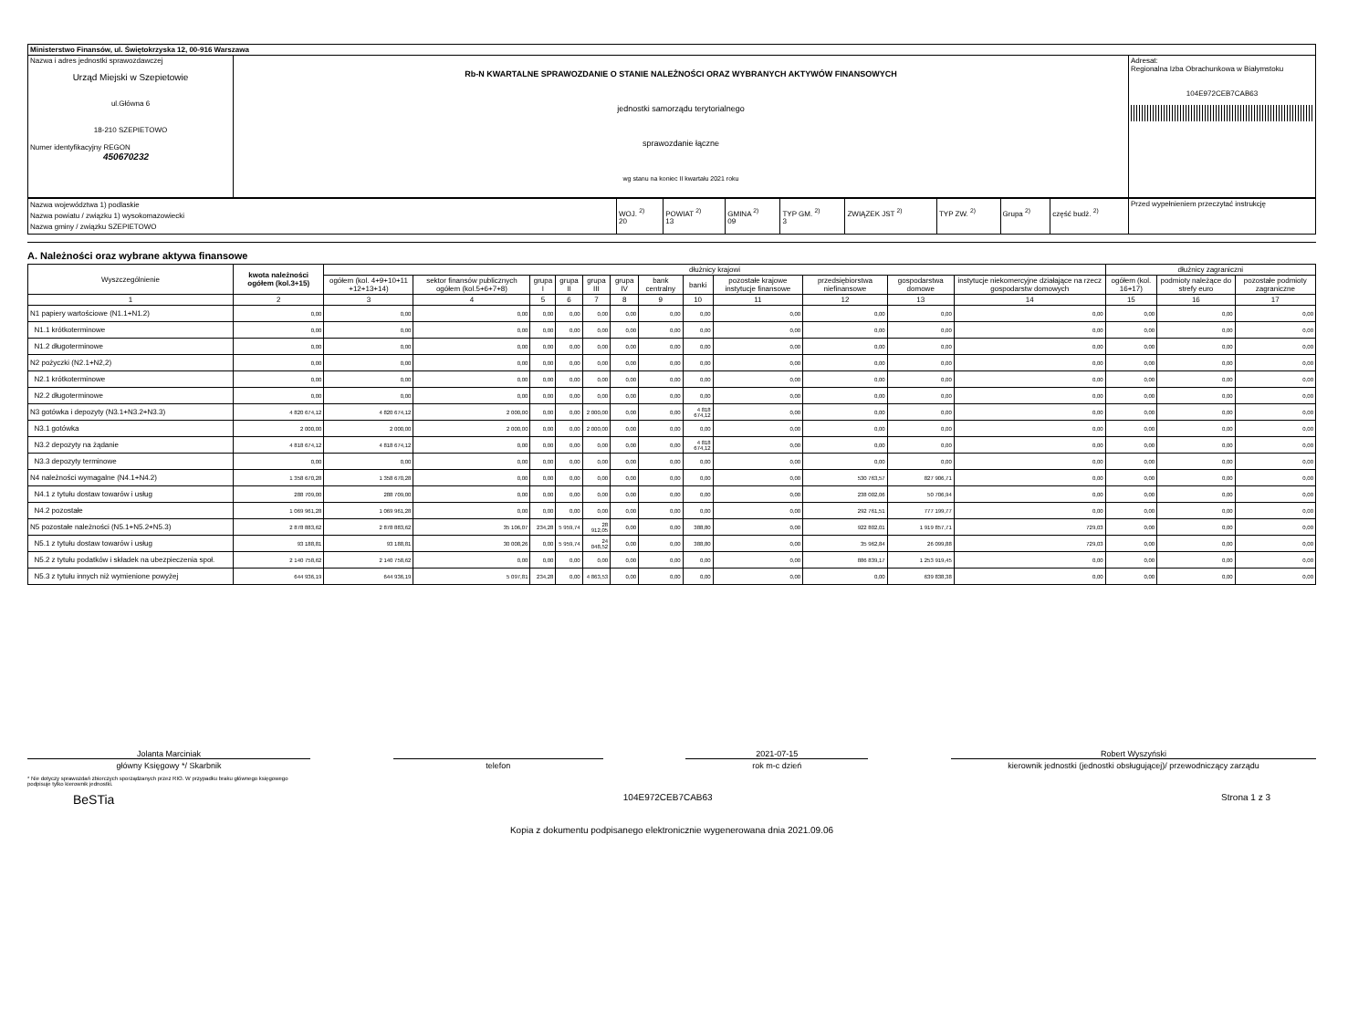| Ministerstwo Finansów, ul. Świętokrzyska 12, 00-916 Warszawa | | |
| Nazwa i adres jednostki sprawozdawczej Urząd Miejski w Szepietowie ul.Główna 6 18-210 SZEPIETOWO Numer identyfikacyjny REGON 450670232 | Rb-N KWARTALNE SPRAWOZDANIE O STANIE NALEŻNOŚCI ORAZ WYBRANYCH AKTYWÓW FINANSOWYCH jednostki samorządu terytorialnego sprawozdanie łączne wg stanu na koniec II kwartału 2021 roku | Adresat: Regionalna Izba Obrachunkowa w Białymstoku 104E972CEB7CAB63 |
| Nazwa województwa 1) podlaskie Nazwa powiatu / związku 1) wysokomazowiecki Nazwa gminy / związku SZEPIETOWO | WOJ. <sup>2)</sup> 20 | POWIAT <sup>2)</sup> 13 | GMINA <sup>2)</sup> 09 | TYP GM. <sup>2)</sup> 3 | ZWIĄZEK JST <sup>2)</sup> | TYP ZW. <sup>2)</sup> | Grupa <sup>2)</sup> | część budż. <sup>2)</sup> | Przed wypełnieniem przeczytać instrukcję |
A. Należności oraz wybrane aktywa finansowe
| Wyszczególnienie | kwota należności ogółem (kol.3+15) | dłużnicy krajowi | | | | | | | | | | | | dłużnicy zagraniczni | | |
| --- | --- | --- | --- | --- | --- | --- | --- | --- | --- | --- | --- | --- | --- | --- | --- | --- |
| | | ogółem (kol. 4+9+10+11 +12+13+14) | sektor finansów publicznych ogółem (kol.5+6+7+8) | grupa I | grupa II | grupa III | grupa IV | bank centralny | banki | pozostałe krajowe instytucje finansowe | przedsiębiorstwa niefinansowe | gospodarstwa domowe | instytucje niekomercyjne działające na rzecz gospodarstw domowych | ogółem (kol. 16+17) | podmioty należące do strefy euro | pozostałe podmioty zagraniczne |
| 1 | 2 | 3 | 4 | 5 | 6 | 7 | 8 | 9 | 10 | 11 | 12 | 13 | 14 | 15 | 16 | 17 |
| N1 papiery wartościowe (N1.1+N1.2) | 0,00 | 0,00 | 0,00 | 0,00 | 0,00 | 0,00 | 0,00 | 0,00 | 0,00 | 0,00 | 0,00 | 0,00 | 0,00 | 0,00 | 0,00 | 0,00 |
| N1.1 krótkoterminowe | 0,00 | 0,00 | 0,00 | 0,00 | 0,00 | 0,00 | 0,00 | 0,00 | 0,00 | 0,00 | 0,00 | 0,00 | 0,00 | 0,00 | 0,00 | 0,00 |
| N1.2 długoterminowe | 0,00 | 0,00 | 0,00 | 0,00 | 0,00 | 0,00 | 0,00 | 0,00 | 0,00 | 0,00 | 0,00 | 0,00 | 0,00 | 0,00 | 0,00 | 0,00 |
| N2 pożyczki (N2.1+N2,2) | 0,00 | 0,00 | 0,00 | 0,00 | 0,00 | 0,00 | 0,00 | 0,00 | 0,00 | 0,00 | 0,00 | 0,00 | 0,00 | 0,00 | 0,00 | 0,00 |
| N2.1 krótkoterminowe | 0,00 | 0,00 | 0,00 | 0,00 | 0,00 | 0,00 | 0,00 | 0,00 | 0,00 | 0,00 | 0,00 | 0,00 | 0,00 | 0,00 | 0,00 | 0,00 |
| N2.2 długoterminowe | 0,00 | 0,00 | 0,00 | 0,00 | 0,00 | 0,00 | 0,00 | 0,00 | 0,00 | 0,00 | 0,00 | 0,00 | 0,00 | 0,00 | 0,00 | 0,00 |
| N3 gotówka i depozyty (N3.1+N3.2+N3.3) | 4 820 674,12 | 4 820 674,12 | 2 000,00 | 0,00 | 0,00 | 2 000,00 | 0,00 | 0,00 | 4 818 674,12 | 0,00 | 0,00 | 0,00 | 0,00 | 0,00 | 0,00 | 0,00 |
| N3.1 gotówka | 2 000,00 | 2 000,00 | 2 000,00 | 0,00 | 0,00 | 2 000,00 | 0,00 | 0,00 | 0,00 | 0,00 | 0,00 | 0,00 | 0,00 | 0,00 | 0,00 | 0,00 |
| N3.2 depozyty na żądanie | 4 818 674,12 | 4 818 674,12 | 0,00 | 0,00 | 0,00 | 0,00 | 0,00 | 0,00 | 4 818 674,12 | 0,00 | 0,00 | 0,00 | 0,00 | 0,00 | 0,00 | 0,00 |
| N3.3 depozyty terminowe | 0,00 | 0,00 | 0,00 | 0,00 | 0,00 | 0,00 | 0,00 | 0,00 | 0,00 | 0,00 | 0,00 | 0,00 | 0,00 | 0,00 | 0,00 | 0,00 |
| N4 należności wymagalne (N4.1+N4.2) | 1 358 670,28 | 1 358 670,28 | 0,00 | 0,00 | 0,00 | 0,00 | 0,00 | 0,00 | 0,00 | 0,00 | 530 763,57 | 827 906,71 | 0,00 | 0,00 | 0,00 | 0,00 |
| N4.1 z tytułu dostaw towarów i usług | 288 709,00 | 288 709,00 | 0,00 | 0,00 | 0,00 | 0,00 | 0,00 | 0,00 | 0,00 | 0,00 | 238 002,06 | 50 706,94 | 0,00 | 0,00 | 0,00 | 0,00 |
| N4.2 pozostałe | 1 069 961,28 | 1 069 961,28 | 0,00 | 0,00 | 0,00 | 0,00 | 0,00 | 0,00 | 0,00 | 0,00 | 292 761,51 | 777 199,77 | 0,00 | 0,00 | 0,00 | 0,00 |
| N5 pozostałe należności (N5.1+N5.2+N5.3) | 2 878 883,62 | 2 878 883,62 | 35 106,07 | 234,28 | 5 959,74 | 28 912,05 | 0,00 | 0,00 | 388,80 | 0,00 | 922 802,01 | 1 919 857,71 | 729,03 | 0,00 | 0,00 | 0,00 |
| N5.1 z tytułu dostaw towarów i usług | 93 188,81 | 93 188,81 | 30 008,26 | 0,00 | 5 959,74 | 24 048,52 | 0,00 | 0,00 | 388,80 | 0,00 | 35 962,84 | 26 099,88 | 729,03 | 0,00 | 0,00 | 0,00 |
| N5.2 z tytułu podatków i składek na ubezpieczenia społ. | 2 140 758,62 | 2 140 758,62 | 0,00 | 0,00 | 0,00 | 0,00 | 0,00 | 0,00 | 0,00 | 0,00 | 886 839,17 | 1 253 919,45 | 0,00 | 0,00 | 0,00 | 0,00 |
| N5.3 z tytułu innych niż wymienione powyżej | 644 936,19 | 644 936,19 | 5 097,81 | 234,28 | 0,00 | 4 863,53 | 0,00 | 0,00 | 0,00 | 0,00 | 0,00 | 639 838,38 | 0,00 | 0,00 | 0,00 | 0,00 |
Jolanta Marciniak
główny Księgowy */ Skarbnik
telefon 2021-07-15
rok m-c dzień
Robert Wyszyński
kierownik jednostki (jednostki obsługującej)/ przewodniczący zarządu
* Nie dotyczy sprawozdań zbiorczych sporządzanych przez RIO. W przypadku braku głównego księgowego
podpisuje tylko kierownik jednostki.
BeSTia 104E972CEB7CAB63 Strona 1 z 3
Kopia z dokumentu podpisanego elektronicznie wygenerowana dnia 2021.09.06